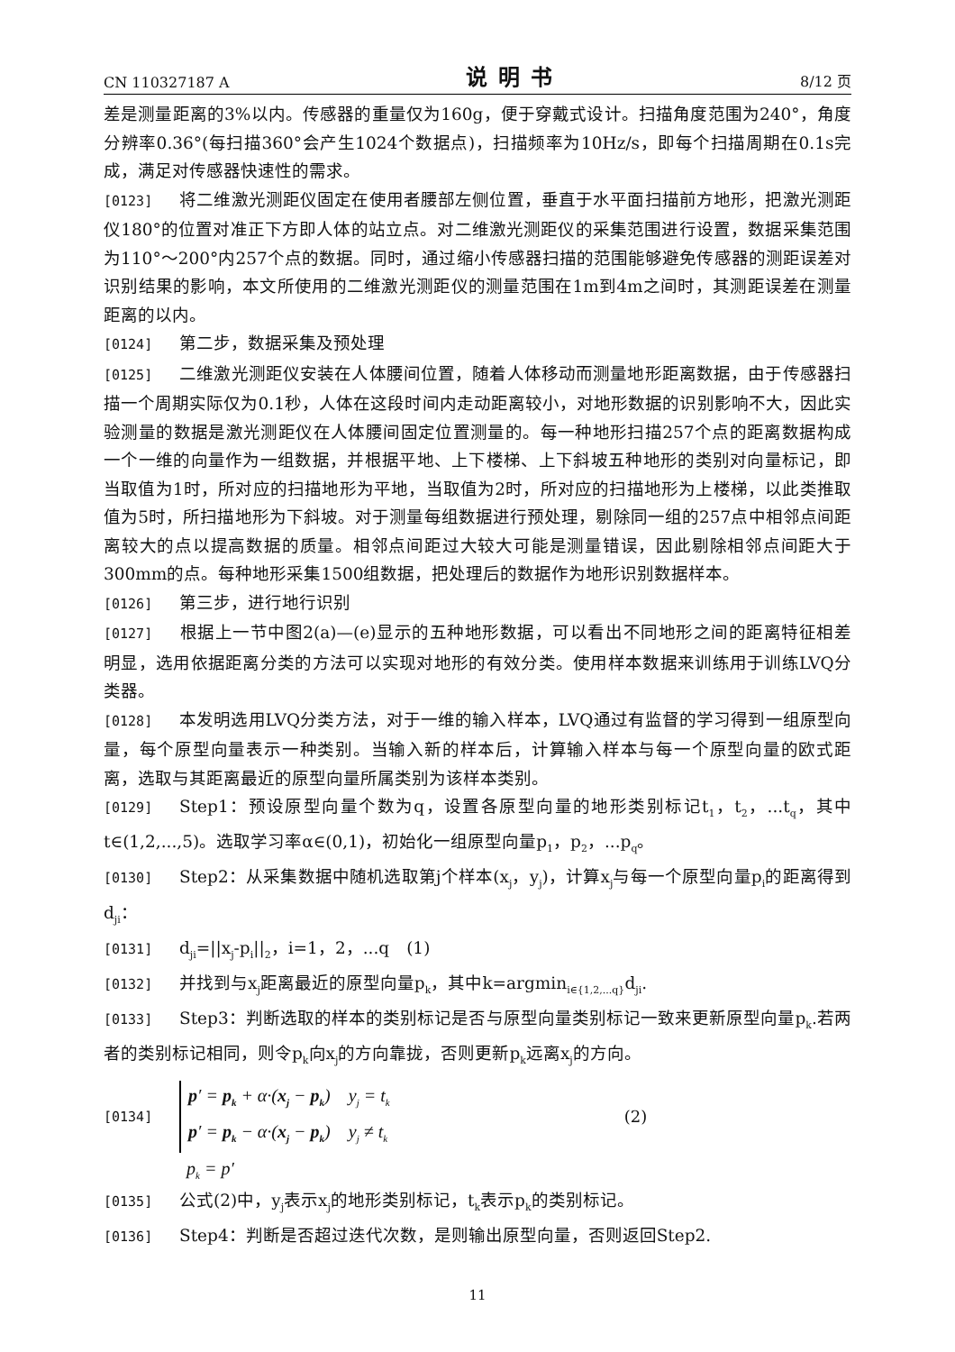CN 110327187 A 说明书 8/12 页
差是测量距离的3%以内。传感器的重量仅为160g，便于穿戴式设计。扫描角度范围为240°，角度分辨率0.36°(每扫描360°会产生1024个数据点)，扫描频率为10Hz/s，即每个扫描周期在0.1s完成，满足对传感器快速性的需求。
[0123] 将二维激光测距仪固定在使用者腰部左侧位置，垂直于水平面扫描前方地形，把激光测距仪180°的位置对准正下方即人体的站立点。对二维激光测距仪的采集范围进行设置，数据采集范围为110°～200°内257个点的数据。同时，通过缩小传感器扫描的范围能够避免传感器的测距误差对识别结果的影响，本文所使用的二维激光测距仪的测量范围在1m到4m之间时，其测距误差在测量距离的以内。
[0124] 第二步，数据采集及预处理
[0125] 二维激光测距仪安装在人体腰间位置，随着人体移动而测量地形距离数据，由于传感器扫描一个周期实际仅为0.1秒，人体在这段时间内走动距离较小，对地形数据的识别影响不大，因此实验测量的数据是激光测距仪在人体腰间固定位置测量的。每一种地形扫描257个点的距离数据构成一个一维的向量作为一组数据，并根据平地、上下楼梯、上下斜坡五种地形的类别对向量标记，即当取值为1时，所对应的扫描地形为平地，当取值为2时，所对应的扫描地形为上楼梯，以此类推取值为5时，所扫描地形为下斜坡。对于测量每组数据进行预处理，剔除同一组的257点中相邻点间距离较大的点以提高数据的质量。相邻点间距过大较大可能是测量错误，因此剔除相邻点间距大于300mm的点。每种地形采集1500组数据，把处理后的数据作为地形识别数据样本。
[0126] 第三步，进行地行识别
[0127] 根据上一节中图2(a)—(e)显示的五种地形数据，可以看出不同地形之间的距离特征相差明显，选用依据距离分类的方法可以实现对地形的有效分类。使用样本数据来训练用于训练LVQ分类器。
[0128] 本发明选用LVQ分类方法，对于一维的输入样本，LVQ通过有监督的学习得到一组原型向量，每个原型向量表示一种类别。当输入新的样本后，计算输入样本与每一个原型向量的欧式距离，选取与其距离最近的原型向量所属类别为该样本类别。
[0129] Step1：预设原型向量个数为q，设置各原型向量的地形类别标记t<sub>1</sub>，t<sub>2</sub>，...t<sub>q</sub>，其中t∈(1,2,...,5)。选取学习率α∈(0,1)，初始化一组原型向量p<sub>1</sub>，p<sub>2</sub>，...p<sub>q</sub>。
[0130] Step2：从采集数据中随机选取第j个样本(x<sub>j</sub>，y<sub>j</sub>)，计算x<sub>j</sub>与每一个原型向量p<sub>i</sub>的距离得到d<sub>ji</sub>：
[0131] d<sub>ji</sub>=||x<sub>j</sub>-p<sub>i</sub>||<sub>2</sub>，i=1，2，...q　(1)
[0132] 并找到与x<sub>j</sub>距离最近的原型向量p<sub>k</sub>，其中k=argmin<sub>i∈{1,2,...q}</sub>d<sub>ji</sub>.
[0133] Step3：判断选取的样本的类别标记是否与原型向量类别标记一致来更新原型向量p<sub>k</sub>.若两者的类别标记相同，则令p<sub>k</sub>向x<sub>j</sub>的方向靠拢，否则更新p<sub>k</sub>远离x<sub>j</sub>的方向。
[0134]
p′ = p<sub>k</sub> + α·(x<sub>j</sub> − p<sub>k</sub>) y<sub>j</sub> = t<sub>k</sub>
p′ = p<sub>k</sub> − α·(x<sub>j</sub> − p<sub>k</sub>) y<sub>j</sub> ≠ t<sub>k</sub>
(2)
p<sub>k</sub> = p′
[0135] 公式(2)中，y<sub>j</sub>表示x<sub>j</sub>的地形类别标记，t<sub>k</sub>表示p<sub>k</sub>的类别标记。
[0136] Step4：判断是否超过迭代次数，是则输出原型向量，否则返回Step2.
11